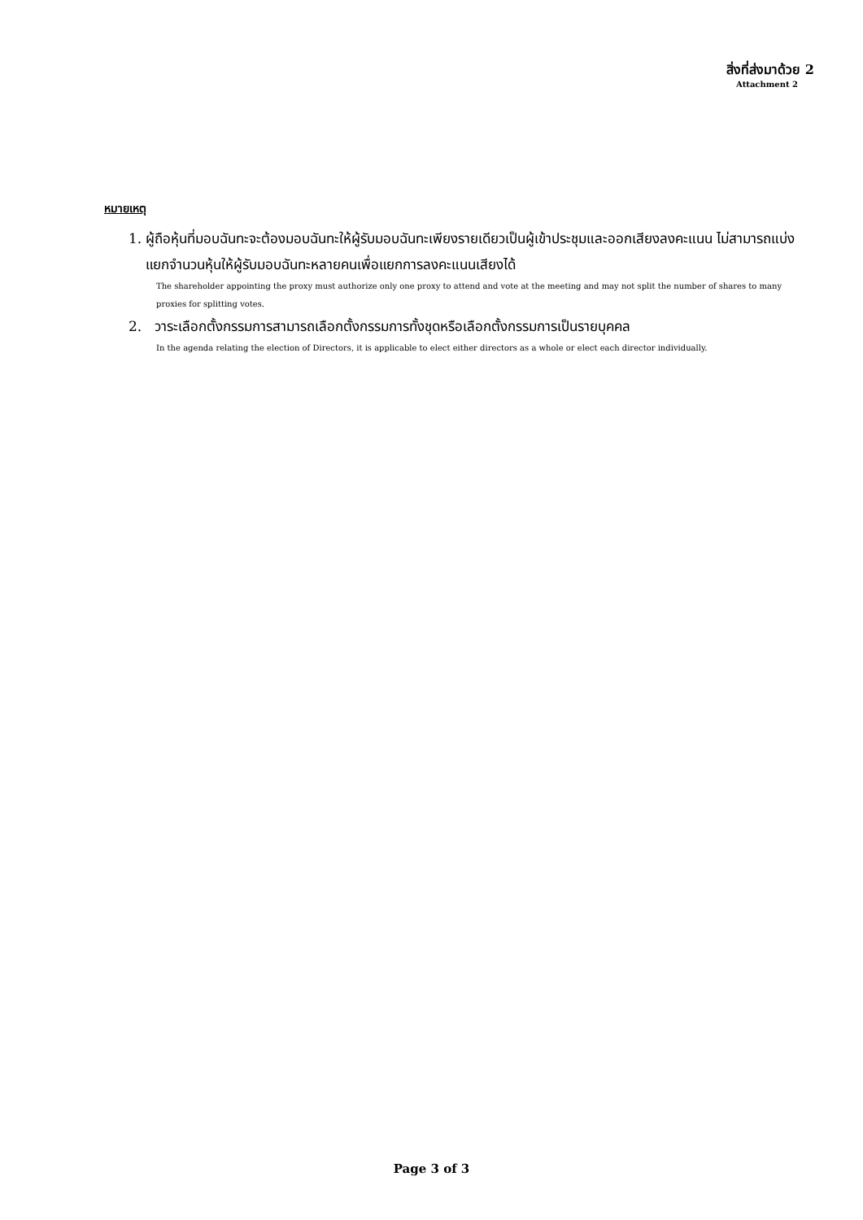สิ่งที่ส่งมาด้วย 2
Attachment 2
หมายเหตุ
1. ผู้ถือหุ้นที่มอบฉันทะจะต้องมอบฉันทะให้ผู้รับมอบฉันทะเพียงรายเดียวเป็นผู้เข้าประชุมและออกเสียงลงคะแนน ไม่สามารถแบ่งแยกจำนวนหุ้นให้ผู้รับมอบฉันทะหลายคนเพื่อแยกการลงคะแนนเสียงได้
The shareholder appointing the proxy must authorize only one proxy to attend and vote at the meeting and may not split the number of shares to many proxies for splitting votes.
2. วาระเลือกตั้งกรรมการสามารถเลือกตั้งกรรมการทั้งชุดหรือเลือกตั้งกรรมการเป็นรายบุคคล
In the agenda relating the election of Directors, it is applicable to elect either directors as a whole or elect each director individually.
Page 3 of 3